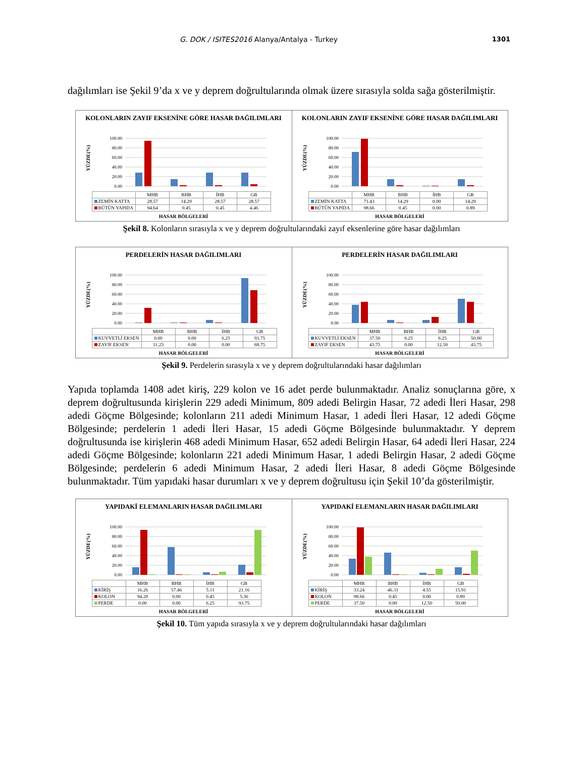G. DOK / ISITES2016 Alanya/Antalya - Turkey 1301
dağılımları ise Şekil 9’da x ve y deprem doğrultularında olmak üzere sırasıyla solda sağa gösterilmiştir.
KOLONLARIN ZAYIF EKSENİNE GÖRE HASAR DAĞILIMLARI
0.00
20.00
40.00
60.00
80.00
100.00
YÜZDE(%)
| | MHB | BHB | İHB | GB |
| --- | --- | --- | --- | --- |
| ZEMİN KATTA | 28.57 | 14.29 | 28.57 | 28.57 |
| BÜTÜN YAPIDA | 94.64 | 0.45 | 0.45 | 4.46 |
HASAR BÖLGELERİ
KOLONLARIN ZAYIF EKSENİNE GÖRE HASAR DAĞILIMLARI
0.00
20.00
40.00
60.00
80.00
100.00
YÜZDE(%)
| | MHB | BHB | İHB | GB |
| --- | --- | --- | --- | --- |
| ZEMİN KATTA | 71.43 | 14.29 | 0.00 | 14.29 |
| BÜTÜN YAPIDA | 98.66 | 0.45 | 0.00 | 0.89 |
HASAR BÖLGELERİ
Şekil 8. Kolonların sırasıyla x ve y deprem doğrultularındaki zayıf eksenlerine göre hasar dağılımları
PERDELERİN HASAR DAĞILIMLARI
0.00
20.00
40.00
60.00
80.00
100.00
YÜZDE(%)
| | MHB | BHB | İHB | GB |
| --- | --- | --- | --- | --- |
| KUVVETLİ EKSEN | 0.00 | 0.00 | 6.25 | 93.75 |
| ZAYIF EKSEN | 31.25 | 0.00 | 0.00 | 68.75 |
HASAR BÖLGELERİ
PERDELERİN HASAR DAĞILIMLARI
0.00
20.00
40.00
60.00
80.00
100.00
YÜZDE(%)
| | MHB | BHB | İHB | GB |
| --- | --- | --- | --- | --- |
| KUVVETLİ EKSEN | 37.50 | 6.25 | 6.25 | 50.00 |
| ZAYIF EKSEN | 43.75 | 0.00 | 12.50 | 43.75 |
HASAR BÖLGELERİ
Şekil 9. Perdelerin sırasıyla x ve y deprem doğrultularındaki hasar dağılımları
Yapıda toplamda 1408 adet kiriş, 229 kolon ve 16 adet perde bulunmaktadır. Analiz sonuçlarına göre, x deprem doğrultusunda kirişlerin 229 adedi Minimum, 809 adedi Belirgin Hasar, 72 adedi İleri Hasar, 298 adedi Göçme Bölgesinde; kolonların 211 adedi Minimum Hasar, 1 adedi İleri Hasar, 12 adedi Göçme Bölgesinde; perdelerin 1 adedi İleri Hasar, 15 adedi Göçme Bölgesinde bulunmaktadır. Y deprem doğrultusunda ise kirişlerin 468 adedi Minimum Hasar, 652 adedi Belirgin Hasar, 64 adedi İleri Hasar, 224 adedi Göçme Bölgesinde; kolonların 221 adedi Minimum Hasar, 1 adedi Belirgin Hasar, 2 adedi Göçme Bölgesinde; perdelerin 6 adedi Minimum Hasar, 2 adedi İleri Hasar, 8 adedi Göçme Bölgesinde bulunmaktadır. Tüm yapıdaki hasar durumları x ve y deprem doğrultusu için Şekil 10’da gösterilmiştir.
YAPIDAKİ ELEMANLARIN HASAR DAĞILIMLARI
0.00
20.00
40.00
60.00
80.00
100.00
YÜZDE(%)
| | MHB | BHB | İHB | GB |
| --- | --- | --- | --- | --- |
| KİRİŞ | 16.26 | 57.46 | 5.11 | 21.16 |
| KOLON | 94.20 | 0.00 | 0.45 | 5.36 |
| PERDE | 0.00 | 0.00 | 6.25 | 93.75 |
HASAR BÖLGELERİ
YAPIDAKİ ELEMANLARIN HASAR DAĞILIMLARI
0.00
20.00
40.00
60.00
80.00
100.00
YÜZDE(%)
| | MHB | BHB | İHB | GB |
| --- | --- | --- | --- | --- |
| KİRİŞ | 33.24 | 46.31 | 4.55 | 15.91 |
| KOLON | 98.66 | 0.45 | 0.00 | 0.89 |
| PERDE | 37.50 | 0.00 | 12.50 | 50.00 |
HASAR BÖLGELERİ
Şekil 10. Tüm yapıda sırasıyla x ve y deprem doğrultularındaki hasar dağılımları